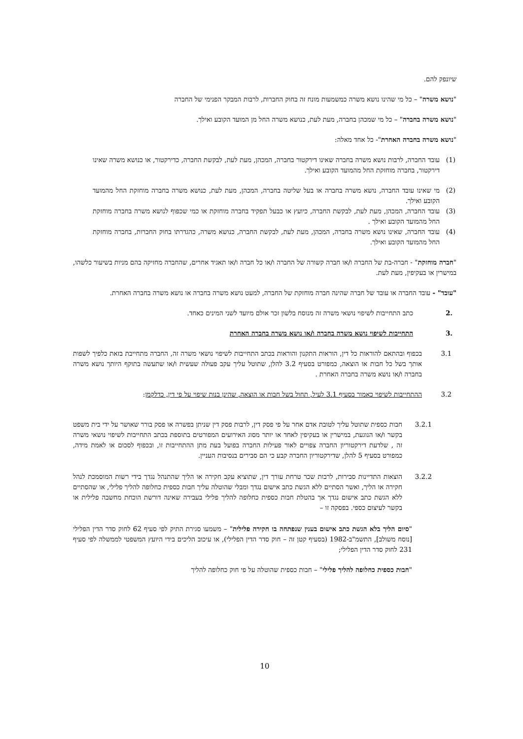שיונפק להם.
"נושא משרה" – כל מי שהינו נושא משרה כמשמעות מונח זה בחוק החברות, לרבות המבקר הפנימי של החברה
"נושא משרה בחברה" – כל מי שמכהן בחברה, מעת לעת, כנושא משרה החל מן המועד הקובע ואילך.
"נושא משרה בחברה האחרת"- כל אחד מאלה:
(1) עובד החברה, לרבות נושא משרה בחברה שאינו דירקטור בחברה, המכהן, מעת לעת, לבקשת החברה, כדירקטור, או כנושא משרה שאינו דירקטור, בחברה מוחזקת החל מהמועד הקובע ואילך.
(2) מי שאינו עובד החברה, נושא משרה בחברה או בעל שליטה בחברה, המכהן, מעת לעת, כנושא משרה בחברה מוחזקת החל מהמועד הקובע ואילך.
(3) עובד החברה, המכהן, מעת לעת, לבקשת החברה, כיועץ או כבעל תפקיד בחברה מוחזקת או כמי שכפוף לנושא משרה בחברה מוחזקת החל מהמועד הקובע ואילך .
(4) עובד החברה, שאינו נושא משרה בחברה, המכהן, מעת לעת, לבקשת החברה, כנושא משרה, כהגדרתו בחוק החברות, בחברה מוחזקת החל מהמועד הקובע ואילך.
"חברה מוחזקת" - חברה-בת של החברה ו/או חברה קשורה של החברה ו/או כל חברה ו/או תאגיד אחרים, שהחברה מחזיקה בהם מניות בשיעור כלשהו, במישרין או בעקיפין, מעת לעת.
"עובד" - עובד החברה או עובד של חברה שהינה חברה מוחזקת של החברה, למעט נושא משרה בחברה או נושא משרה בחברה האחרת.
.2 כתב התחייבות לשיפוי נושאי משרה זה מנוסח בלשון זכר אולם מיועד לשני המינים כאחד.
.3 התחייבות לשיפוי נושא משרה בחברה ו/או נושא משרה בחברה האחרת
3.1 בכפוף ובהתאם להוראות כל דין, הוראות התקנון והוראות בכתב התחייבות לשיפוי נושאי משרה זה, החברה מתחייבת בזאת כלפיך לשפות אותך בשל כל חבות או הוצאה, כמפורט בסעיף 3.2 להלן, שתוטל עליך עקב פעולה שעשית ו/או שתעשה בתוקף היותך נושא משרה בחברה ו/או נושא משרה בחברה האחרת .
3.2 ההתחייבות לשיפוי כאמור בסעיף 3.1 לעיל, תחול בשל חבות או הוצאה, שהינן בנות שיפוי על פי דין, כדלקמן:
3.2.1 חבות כספית שתוטל עליך לטובת אדם אחר על פי פסק דין, לרבות פסק דין שניתן בפשרה או פסק בורר שאושר על ידי בית משפט בקשר ו/או הנוגעת, במישרין או בעקיפין לאחד או יותר מסוג האירועים המפורטים בתוספת בכתב התחייבות לשיפוי נושאי משרה זה , שלדעת דירקטוריון החברה צפויים לאור פעילות החברה בפועל בעת מתן ההתחייבות זו, ובכפוף לסכום או לאמת מידה, כמפורט בסעיף 5 להלן, שדירקטוריון החברה קבע כי הם סבירים בנסיבות העניין.
3.2.2 הוצאות התדיינות סבירות, לרבות שכר טרחת עורך דין, שתוציא עקב חקירה או הליך שהתנהל נגדך בידי רשות המוסמכת לנהל חקירה או הליך, ואשר הסתיים ללא הגשת כתב אישום נגדך ומבלי שהוטלה עליך חבות כספית כחלופה להליך פלילי, או שהסתיים ללא הגשת כתב אישום נגדך אך בהטלת חבות כספית כחלופה להליך פלילי בעבירה שאינה דורשת הוכחת מחשבה פלילית או בקשר לעיצום כספי. בפסקה זו –
"סיום הליך בלא הגשת כתב אישום בענין שנפתחה בו חקירה פלילית" – משמעו סגירת התיק לפי סעיף 62 לחוק סדר הדין הפלילי [נוסח משולב], התשמ"ב-1982 (בסעיף קטן זה – חוק סדר הדין הפלילי), או עיכוב הליכים בידי היועץ המשפטי לממשלה לפי סעיף 231 לחוק סדר הדין הפלילי;
"חבות כספית כחלופה להליך פלילי" – חבות כספית שהוטלה על פי חוק כחלופה להליך
10